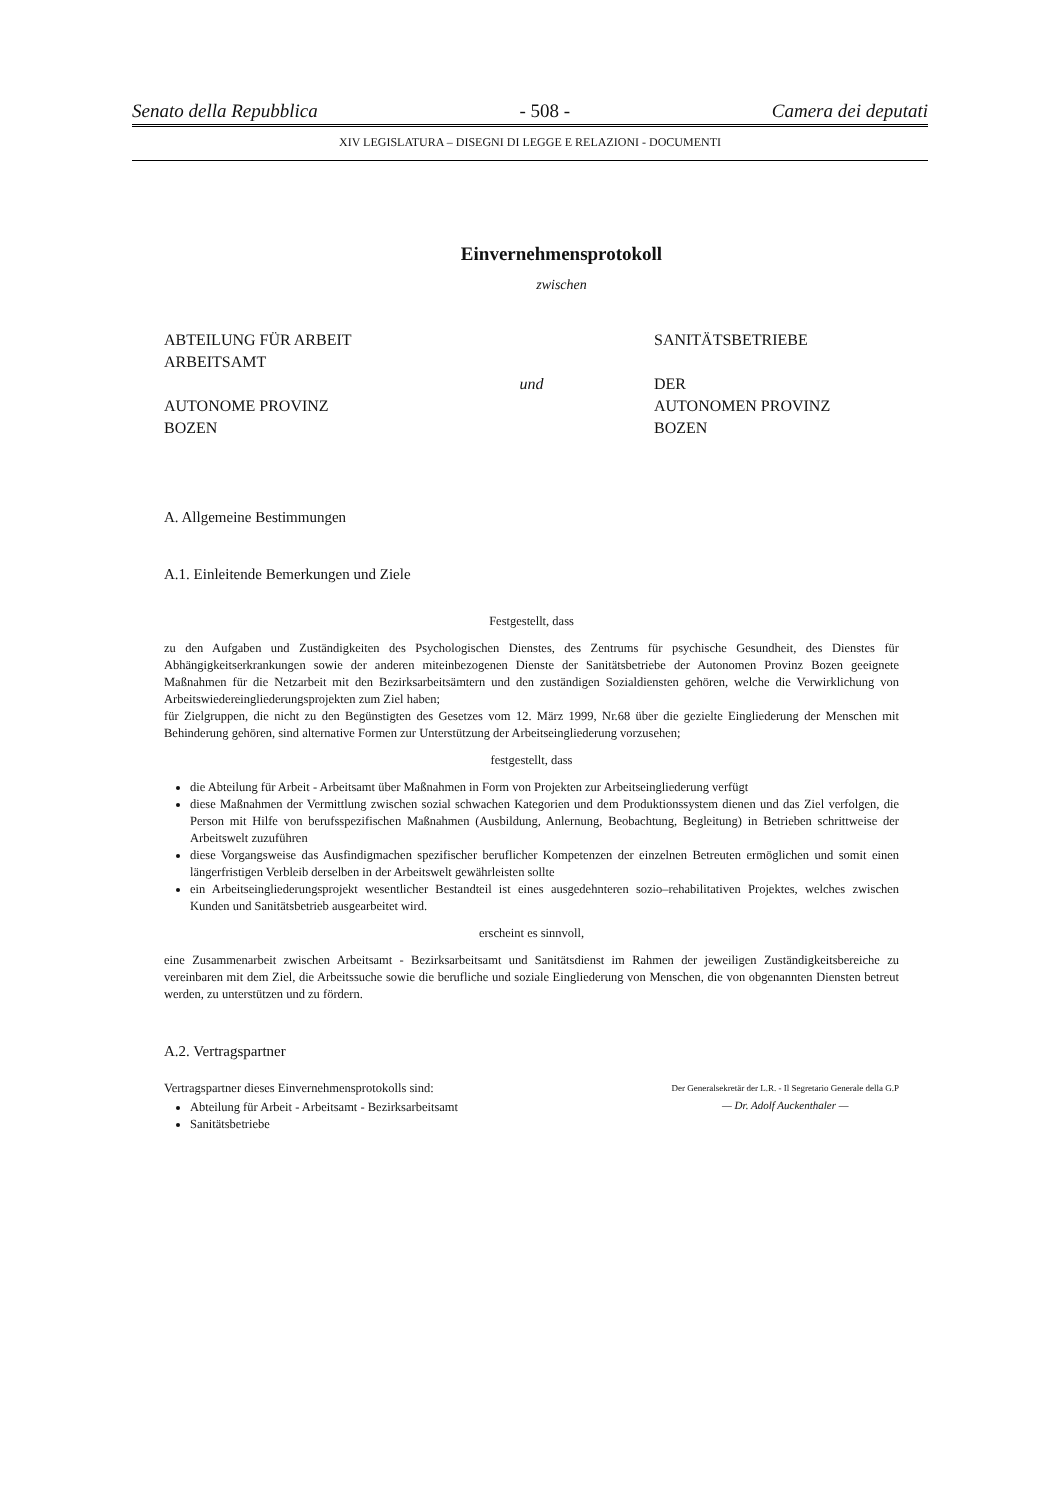Senato della Repubblica - 508 - Camera dei deputati
XIV LEGISLATURA – DISEGNI DI LEGGE E RELAZIONI - DOCUMENTI
Einvernehmensprotokoll
zwischen
ABTEILUNG FÜR ARBEIT
ARBEITSAMT
AUTONOME PROVINZ
BOZEN
und
SANITÄTSBETRIEBE
DER
AUTONOMEN PROVINZ
BOZEN
A. Allgemeine Bestimmungen
A.1. Einleitende Bemerkungen und Ziele
Festgestellt, dass
zu den Aufgaben und Zuständigkeiten des Psychologischen Dienstes, des Zentrums für psychische Gesundheit, des Dienstes für Abhängigkeitserkrankungen sowie der anderen miteinbezogenen Dienste der Sanitätsbetriebe der Autonomen Provinz Bozen geeignete Maßnahmen für die Netzarbeit mit den Bezirksarbeitsämtern und den zuständigen Sozialdiensten gehören, welche die Verwirklichung von Arbeitswiedereingliederungsprojekten zum Ziel haben;
für Zielgruppen, die nicht zu den Begünstigten des Gesetzes vom 12. März 1999, Nr.68 über die gezielte Eingliederung der Menschen mit Behinderung gehören, sind alternative Formen zur Unterstützung der Arbeitseingliederung vorzusehen;
festgestellt, dass
die Abteilung für Arbeit - Arbeitsamt über Maßnahmen in Form von Projekten zur Arbeitseingliederung verfügt
diese Maßnahmen der Vermittlung zwischen sozial schwachen Kategorien und dem Produktionssystem dienen und das Ziel verfolgen, die Person mit Hilfe von berufsspezifischen Maßnahmen (Ausbildung, Anlernung, Beobachtung, Begleitung) in Betrieben schrittweise der Arbeitswelt zuzuführen
diese Vorgangsweise das Ausfindigmachen spezifischer beruflicher Kompetenzen der einzelnen Betreuten ermöglichen und somit einen längerfristigen Verbleib derselben in der Arbeitswelt gewährleisten sollte
ein Arbeitseingliederungsprojekt wesentlicher Bestandteil ist eines ausgedehnteren sozio–rehabilitativen Projektes, welches zwischen Kunden und Sanitätsbetrieb ausgearbeitet wird.
erscheint es sinnvoll,
eine Zusammenarbeit zwischen Arbeitsamt - Bezirksarbeitsamt und Sanitätsdienst im Rahmen der jeweiligen Zuständigkeitsbereiche zu vereinbaren mit dem Ziel, die Arbeitssuche sowie die berufliche und soziale Eingliederung von Menschen, die von obgenannten Diensten betreut werden, zu unterstützen und zu fördern.
A.2. Vertragspartner
Vertragspartner dieses Einvernehmensprotokolls sind:
Abteilung für Arbeit - Arbeitsamt - Bezirksarbeitsamt
Sanitätsbetriebe
Der Generalsekretär der L.R. - Il Segretario Generale della G.P
— Dr. Adolf Auckenthaler —